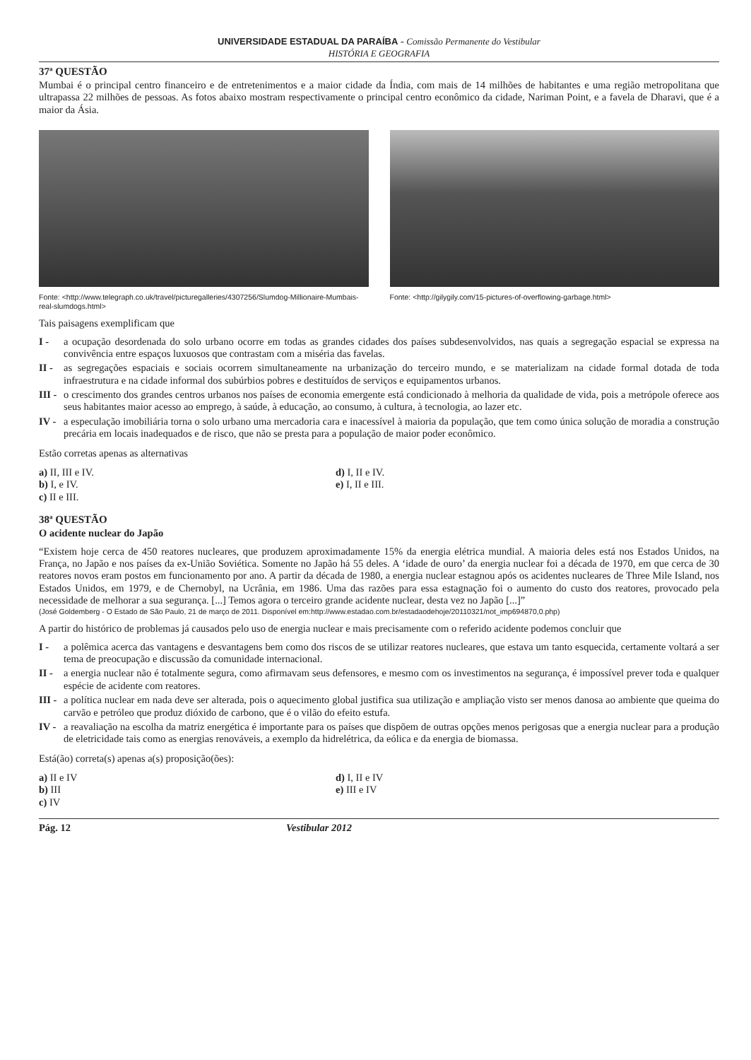UNIVERSIDADE ESTADUAL DA PARAÍBA - Comissão Permanente do Vestibular
HISTÓRIA E GEOGRAFIA
37ª QUESTÃO
Mumbai é o principal centro financeiro e de entretenimentos e a maior cidade da Índia, com mais de 14 milhões de habitantes e uma região metropolitana que ultrapassa 22 milhões de pessoas. As fotos abaixo mostram respectivamente o principal centro econômico da cidade, Nariman Point, e a favela de Dharavi, que é a maior da Ásia.
Fonte: <http://www.telegraph.co.uk/travel/picturegalleries/4307256/Slumdog-Millionaire-Mumbais-real-slumdogs.html>
Fonte: <http://gilygily.com/15-pictures-of-overflowing-garbage.html>
Tais paisagens exemplificam que
I - a ocupação desordenada do solo urbano ocorre em todas as grandes cidades dos países subdesenvolvidos, nas quais a segregação espacial se expressa na convivência entre espaços luxuosos que contrastam com a miséria das favelas.
II - as segregações espaciais e sociais ocorrem simultaneamente na urbanização do terceiro mundo, e se materializam na cidade formal dotada de toda infraestrutura e na cidade informal dos subúrbios pobres e destituídos de serviços e equipamentos urbanos.
III - o crescimento dos grandes centros urbanos nos países de economia emergente está condicionado à melhoria da qualidade de vida, pois a metrópole oferece aos seus habitantes maior acesso ao emprego, à saúde, à educação, ao consumo, à cultura, à tecnologia, ao lazer etc.
IV - a especulação imobiliária torna o solo urbano uma mercadoria cara e inacessível à maioria da população, que tem como única solução de moradia a construção precária em locais inadequados e de risco, que não se presta para a população de maior poder econômico.
Estão corretas apenas as alternativas
a) II, III e IV.
b) I, e IV.
c) II e III.
d) I, II e IV.
e) I, II e III.
38ª QUESTÃO
O acidente nuclear do Japão
“Existem hoje cerca de 450 reatores nucleares, que produzem aproximadamente 15% da energia elétrica mundial. A maioria deles está nos Estados Unidos, na França, no Japão e nos países da ex-União Soviética. Somente no Japão há 55 deles. A ‘idade de ouro’ da energia nuclear foi a década de 1970, em que cerca de 30 reatores novos eram postos em funcionamento por ano. A partir da década de 1980, a energia nuclear estagnou após os acidentes nucleares de Three Mile Island, nos Estados Unidos, em 1979, e de Chernobyl, na Ucrânia, em 1986. Uma das razões para essa estagnação foi o aumento do custo dos reatores, provocado pela necessidade de melhorar a sua segurança. [...] Temos agora o terceiro grande acidente nuclear, desta vez no Japão [...]”
(José Goldemberg - O Estado de São Paulo, 21 de março de 2011. Disponível em:http://www.estadao.com.br/estadaodehoje/20110321/not_imp694870,0.php)
A partir do histórico de problemas já causados pelo uso de energia nuclear e mais precisamente com o referido acidente podemos concluir que
I - a polêmica acerca das vantagens e desvantagens bem como dos riscos de se utilizar reatores nucleares, que estava um tanto esquecida, certamente voltará a ser tema de preocupação e discussão da comunidade internacional.
II - a energia nuclear não é totalmente segura, como afirmavam seus defensores, e mesmo com os investimentos na segurança, é impossível prever toda e qualquer espécie de acidente com reatores.
III - a política nuclear em nada deve ser alterada, pois o aquecimento global justifica sua utilização e ampliação visto ser menos danosa ao ambiente que queima do carvão e petróleo que produz dióxido de carbono, que é o vilão do efeito estufa.
IV - a reavaliação na escolha da matriz energética é importante para os países que dispõem de outras opções menos perigosas que a energia nuclear para a produção de eletricidade tais como as energias renováveis, a exemplo da hidrelétrica, da eólica e da energia de biomassa.
Está(ão) correta(s) apenas a(s) proposição(ões):
a) II e IV
b) III
c) IV
d) I, II e IV
e) III e IV
Pág. 12 Vestibular 2012